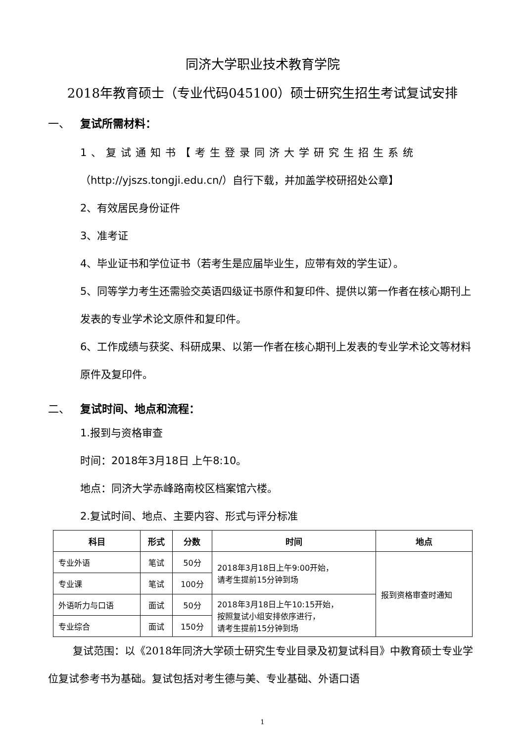同济大学职业技术教育学院
2018年教育硕士（专业代码045100）硕士研究生招生考试复试安排
一、 复试所需材料：
1、复试通知书【考生登录同济大学研究生招生系统
（http://yjszs.tongji.edu.cn/）自行下载，并加盖学校研招处公章】
2、有效居民身份证件
3、准考证
4、毕业证书和学位证书（若考生是应届毕业生，应带有效的学生证）。
5、同等学力考生还需验交英语四级证书原件和复印件、提供以第一作者在核心期刊上发表的专业学术论文原件和复印件。
6、工作成绩与获奖、科研成果、以第一作者在核心期刊上发表的专业学术论文等材料原件及复印件。
二、 复试时间、地点和流程：
1.报到与资格审查
时间：2018年3月18日 上午8:10。
地点：同济大学赤峰路南校区档案馆六楼。
2.复试时间、地点、主要内容、形式与评分标准
| 科目 | 形式 | 分数 | 时间 | 地点 |
| --- | --- | --- | --- | --- |
| 专业外语 | 笔试 | 50分 | 2018年3月18日上午9:00开始， 请考生提前15分钟到场 | 报到资格审查时通知 |
| 专业课 | 笔试 | 100分 | | |
| 外语听力与口语 | 面试 | 50分 | 2018年3月18日上午10:15开始， 按照复试小组安排依序进行， 请考生提前15分钟到场 | |
| 专业综合 | 面试 | 150分 | | |
复试范围：以《2018年同济大学硕士研究生专业目录及初复试科目》中教育硕士专业学位复试参考书为基础。复试包括对考生德与美、专业基础、外语口语
1